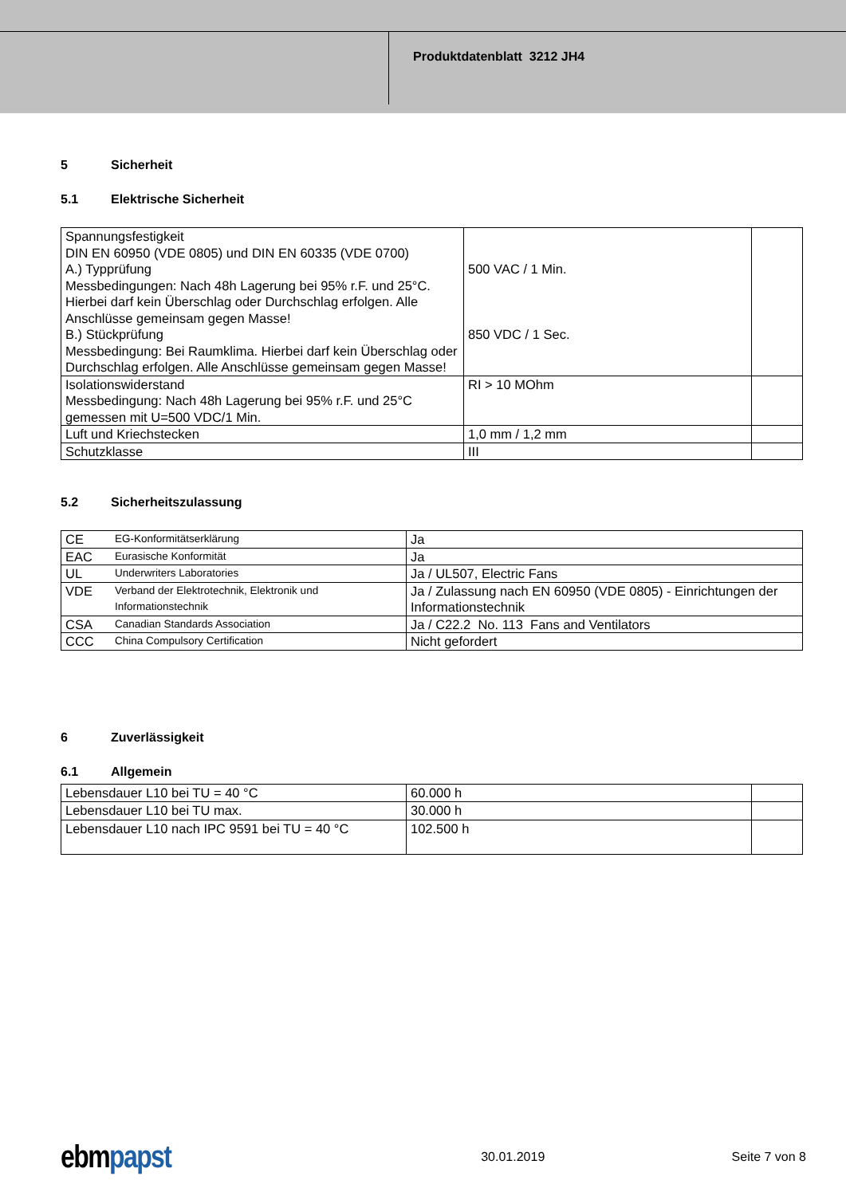Produktdatenblatt 3212 JH4
5 Sicherheit
5.1 Elektrische Sicherheit
| Spannungsfestigkeit DIN EN 60950 (VDE 0805) und DIN EN 60335 (VDE 0700) A.) Typprüfung Messbedingungen: Nach 48h Lagerung bei 95% r.F. und 25°C. Hierbei darf kein Überschlag oder Durchschlag erfolgen. Alle Anschlüsse gemeinsam gegen Masse! B.) Stückprüfung Messbedingung: Bei Raumklima. Hierbei darf kein Überschlag oder Durchschlag erfolgen. Alle Anschlüsse gemeinsam gegen Masse! | 500 VAC / 1 Min. 850 VDC / 1 Sec. | |
| Isolationswiderstand Messbedingung: Nach 48h Lagerung bei 95% r.F. und 25°C gemessen mit U=500 VDC/1 Min. | RI > 10 MOhm | |
| Luft und Kriechstecken | 1,0 mm / 1,2 mm | |
| Schutzklasse | III | |
5.2 Sicherheitszulassung
| CE | EG-Konformitätserklärung | Ja |
| EAC | Eurasische Konformität | Ja |
| UL | Underwriters Laboratories | Ja / UL507, Electric Fans |
| VDE | Verband der Elektrotechnik, Elektronik und Informationstechnik | Ja / Zulassung nach EN 60950 (VDE 0805) - Einrichtungen der Informationstechnik |
| CSA | Canadian Standards Association | Ja / C22.2 No. 113 Fans and Ventilators |
| CCC | China Compulsory Certification | Nicht gefordert |
6 Zuverlässigkeit
6.1 Allgemein
| Lebensdauer L10 bei TU = 40 °C | 60.000 h | |
| Lebensdauer L10 bei TU max. | 30.000 h | |
| Lebensdauer L10 nach IPC 9591 bei TU = 40 °C | 102.500 h | |
ebmpapst
30.01.2019 Seite 7 von 8